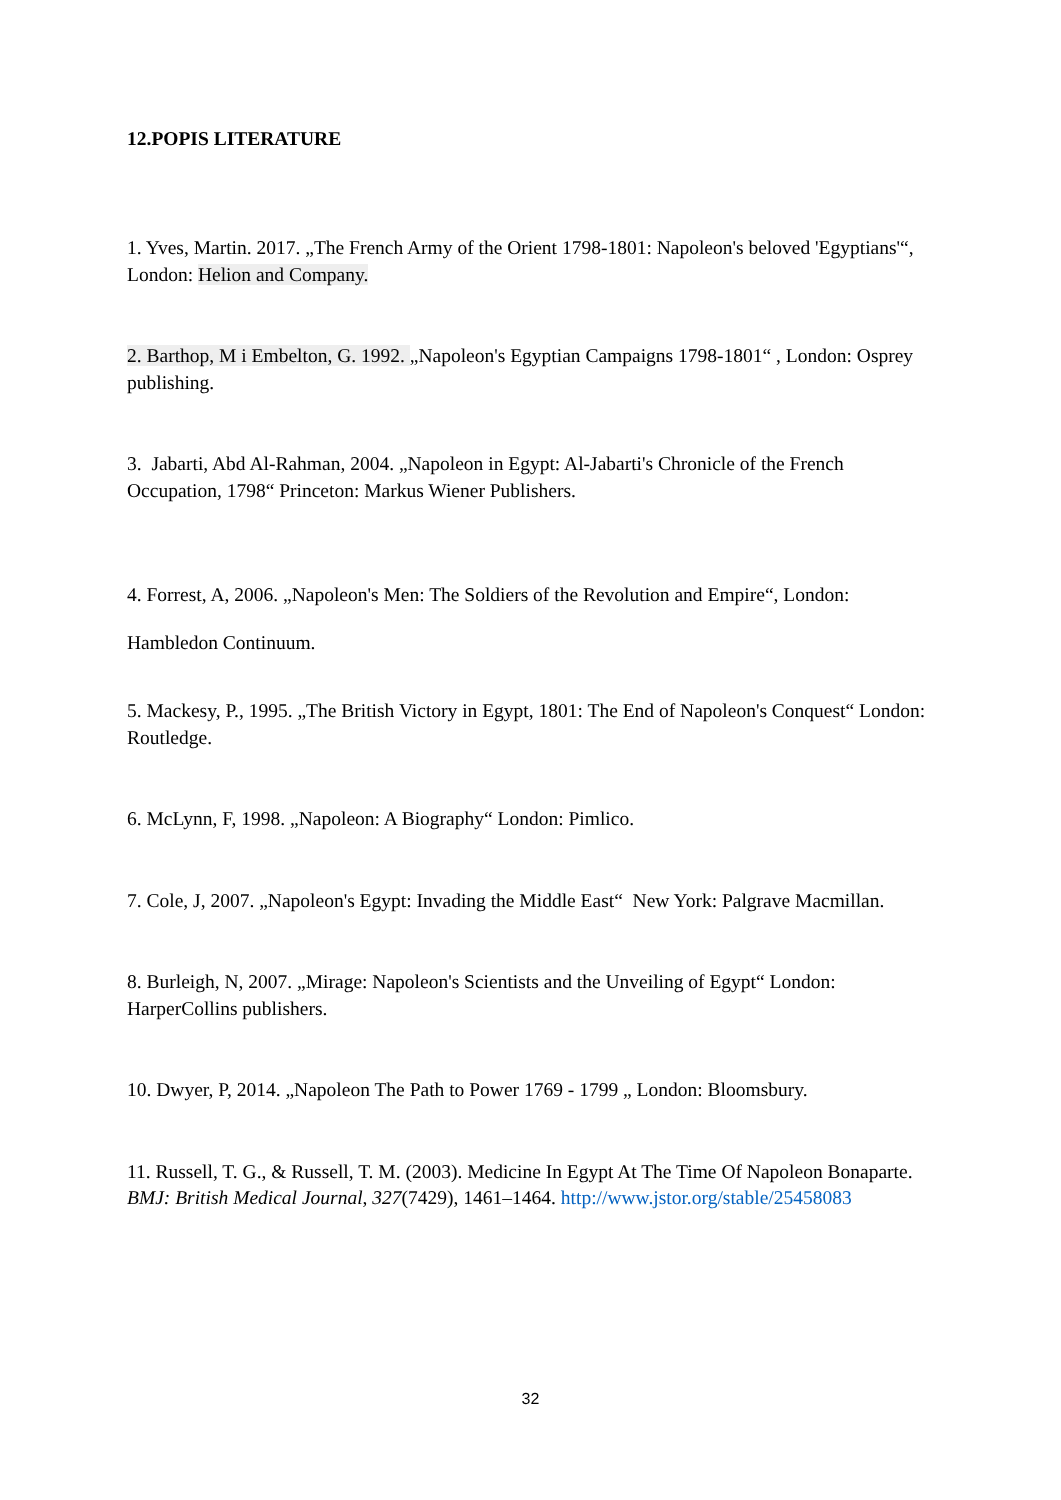12.POPIS LITERATURE
1. Yves, Martin. 2017. „The French Army of the Orient 1798-1801: Napoleon's beloved 'Egyptians'“, London: Helion and Company.
2. Barthop, M i Embelton, G. 1992. „Napoleon's Egyptian Campaigns 1798-1801“ , London: Osprey publishing.
3. Jabarti, Abd Al-Rahman, 2004. „Napoleon in Egypt: Al-Jabarti's Chronicle of the French Occupation, 1798“ Princeton: Markus Wiener Publishers.
4. Forrest, A, 2006. „Napoleon's Men: The Soldiers of the Revolution and Empire“, London:
Hambledon Continuum.
5. Mackesy, P., 1995. „The British Victory in Egypt, 1801: The End of Napoleon's Conquest“ London: Routledge.
6. McLynn, F, 1998. „Napoleon: A Biography“ London: Pimlico.
7. Cole, J, 2007. „Napoleon's Egypt: Invading the Middle East“ New York: Palgrave Macmillan.
8. Burleigh, N, 2007. „Mirage: Napoleon's Scientists and the Unveiling of Egypt“ London: HarperCollins publishers.
10. Dwyer, P, 2014. „Napoleon The Path to Power 1769 - 1799 „ London: Bloomsbury.
11. Russell, T. G., & Russell, T. M. (2003). Medicine In Egypt At The Time Of Napoleon Bonaparte. BMJ: British Medical Journal, 327(7429), 1461–1464. http://www.jstor.org/stable/25458083
32